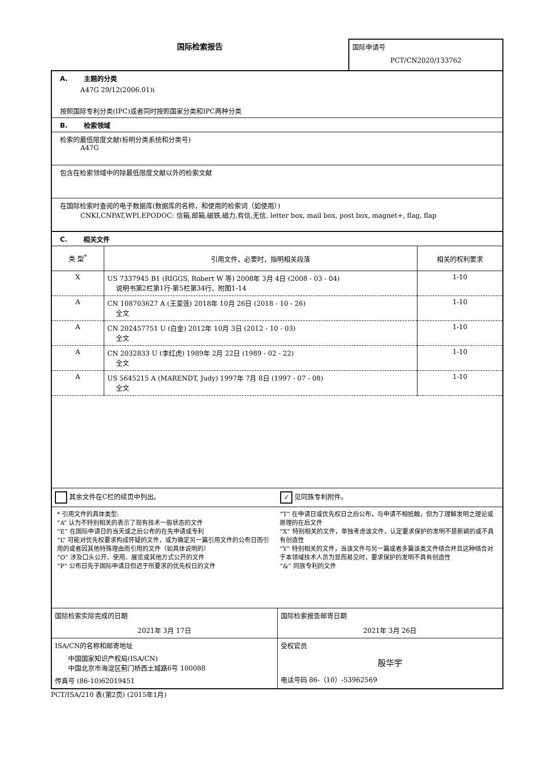国际检索报告
国际申请号
PCT/CN2020/133762
A. 主题的分类
A47G 29/12(2006.01)i
按照国际专利分类(IPC)或者同时按照国家分类和IPC两种分类
B. 检索领域
检索的最低限度文献(标明分类系统和分类号)
A47G
包含在检索领域中的除最低限度文献以外的检索文献
在国际检索时查阅的电子数据库(数据库的名称，和使用的检索词（如使用）)
CNKI,CNPAT,WPI,EPODOC: 信箱,邮箱,磁铁,磁力,有信,无信, letter box, mail box, post box, magnet+, flag, flap
C. 相关文件
| 类 型<sup>*</sup> | 引用文件，必要时，指明相关段落 | 相关的权利要求 |
| --- | --- | --- |
| X | US 7337945 B1 (RIGGS, Robert W 等) 2008年 3月 4日 (2008 - 03 - 04) 说明书第2栏第1行-第5栏第34行、附图1-14 | 1-10 |
| A | CN 108703627 A (王爱莲) 2018年 10月 26日 (2018 - 10 - 26) 全文 | 1-10 |
| A | CN 202457751 U (白金) 2012年 10月 3日 (2012 - 10 - 03) 全文 | 1-10 |
| A | CN 2032833 U (李红虎) 1989年 2月 22日 (1989 - 02 - 22) 全文 | 1-10 |
| A | US 5645215 A (MARENDT, Judy) 1997年 7月 8日 (1997 - 07 - 08) 全文 | 1-10 |
其余文件在C栏的续页中列出。
✓ 见同族专利附件。
* 引用文件的具体类型:
“A” 认为不特别相关的表示了现有技术一般状态的文件
“E” 在国际申请日的当天或之后公布的在先申请或专利
“L” 可能对优先权要求构成怀疑的文件，或为确定另一篇引用文件的公布日而引用的或者因其他特殊理由而引用的文件（如具体说明的）
“O” 涉及口头公开、使用、展览或其他方式公开的文件
“P” 公布日先于国际申请日但迟于所要求的优先权日的文件
“T” 在申请日或优先权日之后公布，与申请不相抵触，但为了理解发明之理论或原理的在后文件
“X” 特别相关的文件，单独考虑该文件，认定要求保护的发明不是新颖的或不具有创造性
“Y” 特别相关的文件，当该文件与另一篇或者多篇该类文件结合并且这种结合对于本领域技术人员为显而易见时，要求保护的发明不具有创造性
“&” 同族专利的文件
国际检索实际完成的日期
2021年 3月 17日
国际检索报告邮寄日期
2021年 3月 26日
ISA/CN的名称和邮寄地址
中国国家知识产权局(ISA/CN)
中国北京市海淀区蓟门桥西土城路6号 100088
传真号 (86-10)62019451
受权官员
殷华宇
电话号码 86-（10）-53962569
PCT/ISA/210 表(第2页) (2015年1月)